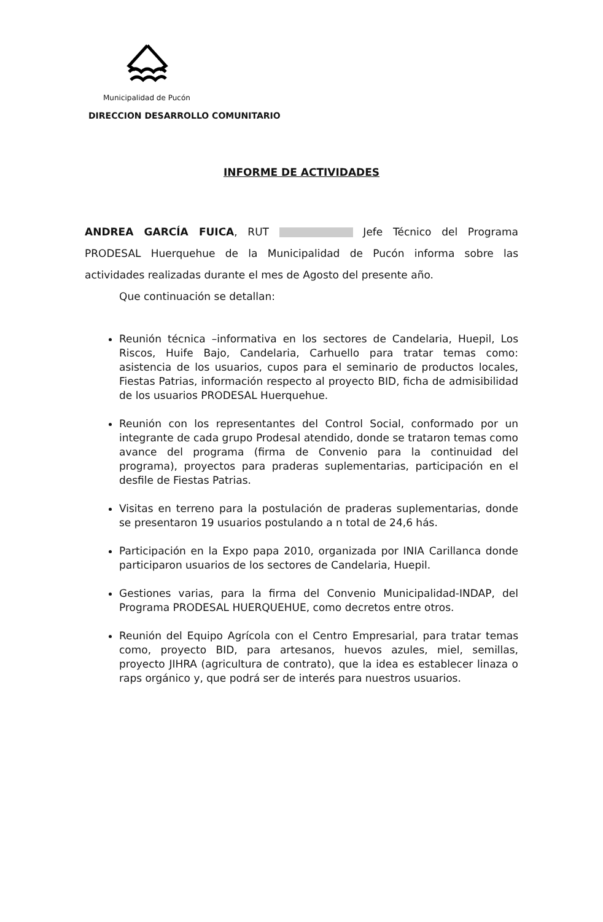Municipalidad de Pucón
DIRECCION DESARROLLO COMUNITARIO
INFORME DE ACTIVIDADES
ANDREA GARCÍA FUICA, RUT Jefe Técnico del Programa PRODESAL Huerquehue de la Municipalidad de Pucón informa sobre las actividades realizadas durante el mes de Agosto del presente año.
Que continuación se detallan:
Reunión técnica –informativa en los sectores de Candelaria, Huepil, Los Riscos, Huife Bajo, Candelaria, Carhuello para tratar temas como: asistencia de los usuarios, cupos para el seminario de productos locales, Fiestas Patrias, información respecto al proyecto BID, ficha de admisibilidad de los usuarios PRODESAL Huerquehue.
Reunión con los representantes del Control Social, conformado por un integrante de cada grupo Prodesal atendido, donde se trataron temas como avance del programa (firma de Convenio para la continuidad del programa), proyectos para praderas suplementarias, participación en el desfile de Fiestas Patrias.
Visitas en terreno para la postulación de praderas suplementarias, donde se presentaron 19 usuarios postulando a n total de 24,6 hás.
Participación en la Expo papa 2010, organizada por INIA Carillanca donde participaron usuarios de los sectores de Candelaria, Huepil.
Gestiones varias, para la firma del Convenio Municipalidad-INDAP, del Programa PRODESAL HUERQUEHUE, como decretos entre otros.
Reunión del Equipo Agrícola con el Centro Empresarial, para tratar temas como, proyecto BID, para artesanos, huevos azules, miel, semillas, proyecto JIHRA (agricultura de contrato), que la idea es establecer linaza o raps orgánico y, que podrá ser de interés para nuestros usuarios.